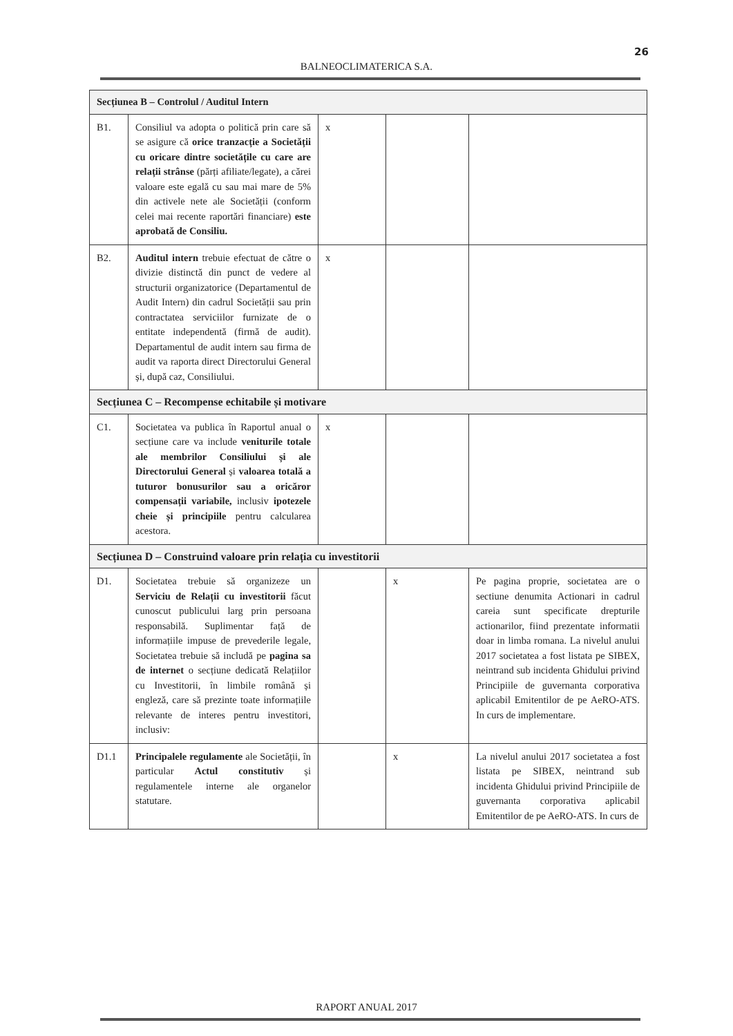26
BALNEOCLIMATERICA S.A.
| Secțiunea B – Controlul / Auditul Intern | | | | |
| B1. | Consiliul va adopta o politică prin care să se asigure că orice tranzacție a Societății cu oricare dintre societățile cu care are relații strânse (părți afiliate/legate), a cărei valoare este egală cu sau mai mare de 5% din activele nete ale Societății (conform celei mai recente raportări financiare) este aprobată de Consiliu. | x | | |
| B2. | Auditul intern trebuie efectuat de către o divizie distinctă din punct de vedere al structurii organizatorice (Departamentul de Audit Intern) din cadrul Societății sau prin contractatea serviciilor furnizate de o entitate independentă (firmă de audit). Departamentul de audit intern sau firma de audit va raporta direct Directorului General și, după caz, Consiliului. | x | | |
| Secțiunea C – Recompense echitabile și motivare | | | | |
| C1. | Societatea va publica în Raportul anual o secțiune care va include veniturile totale ale membrilor Consiliului și ale Directorului General și valoarea totală a tuturor bonusurilor sau a oricăror compensații variabile, inclusiv ipotezele cheie și principiile pentru calcularea acestora. | x | | |
| Secțiunea D – Construind valoare prin relația cu investitorii | | | | |
| D1. | Societatea trebuie să organizeze un Serviciu de Relații cu investitorii făcut cunoscut publicului larg prin persoana responsabilă. Suplimentar față de informațiile impuse de prevederile legale, Societatea trebuie să includă pe pagina sa de internet o secțiune dedicată Relațiilor cu Investitorii, în limbile română și engleză, care să prezinte toate informațiile relevante de interes pentru investitori, inclusiv: | | x | Pe pagina proprie, societatea are o sectiune denumita Actionari in cadrul careia sunt specificate drepturile actionarilor, fiind prezentate informatii doar in limba romana. La nivelul anului 2017 societatea a fost listata pe SIBEX, neintrand sub incidenta Ghidului privind Principiile de guvernanta corporativa aplicabil Emitentilor de pe AeRO-ATS. In curs de implementare. |
| D1.1 | Principalele regulamente ale Societății, în particular Actul constitutiv și regulamentele interne ale organelor statutare. | | x | La nivelul anului 2017 societatea a fost listata pe SIBEX, neintrand sub incidenta Ghidului privind Principiile de guvernanta corporativa aplicabil Emitentilor de pe AeRO-ATS. In curs de |
RAPORT ANUAL 2017